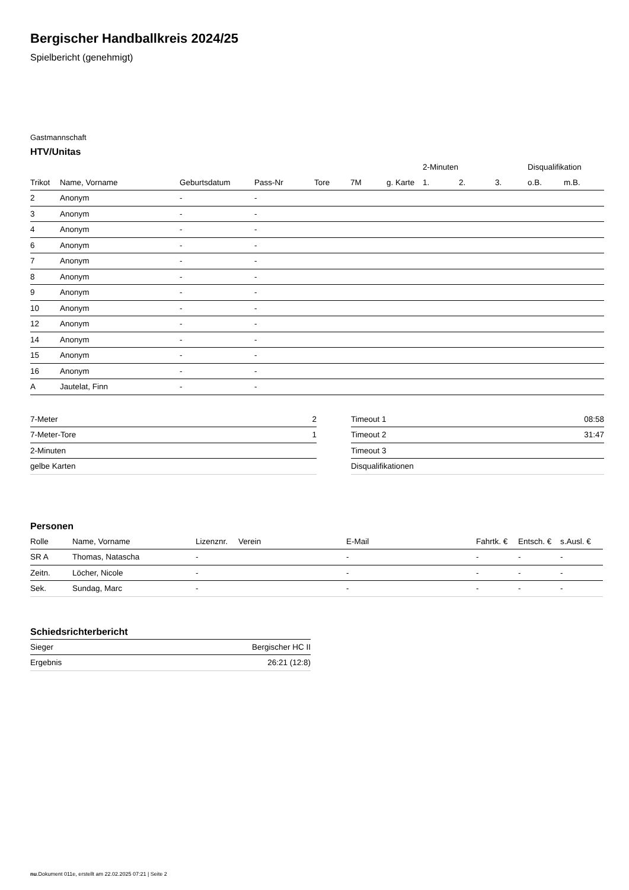Bergischer Handballkreis 2024/25
Spielbericht (genehmigt)
Gastmannschaft
HTV/Unitas
| | | | | | | | 2-Minuten | | | Disqualifikation | |
| --- | --- | --- | --- | --- | --- | --- | --- | --- | --- | --- | --- |
| Trikot | Name, Vorname | Geburtsdatum | Pass-Nr | Tore | 7M | g. Karte | 1. | 2. | 3. | o.B. | m.B. |
| 2 | Anonym | - | - | | | | | | | | |
| 3 | Anonym | - | - | | | | | | | | |
| 4 | Anonym | - | - | | | | | | | | |
| 6 | Anonym | - | - | | | | | | | | |
| 7 | Anonym | - | - | | | | | | | | |
| 8 | Anonym | - | - | | | | | | | | |
| 9 | Anonym | - | - | | | | | | | | |
| 10 | Anonym | - | - | | | | | | | | |
| 12 | Anonym | - | - | | | | | | | | |
| 14 | Anonym | - | - | | | | | | | | |
| 15 | Anonym | - | - | | | | | | | | |
| 16 | Anonym | - | - | | | | | | | | |
| A | Jautelat, Finn | - | - | | | | | | | | |
| 7-Meter | 2 |
| 7-Meter-Tore | 1 |
| 2-Minuten | |
| gelbe Karten | |
| Timeout 1 | 08:58 |
| Timeout 2 | 31:47 |
| Timeout 3 | |
| Disqualifikationen | |
Personen
| Rolle | Name, Vorname | Lizenznr. | Verein | E-Mail | Fahrtk. € | Entsch. € | s.Ausl. € |
| --- | --- | --- | --- | --- | --- | --- | --- |
| SR A | Thomas, Natascha | - | | - | - | - | - |
| Zeitn. | Löcher, Nicole | - | | - | - | - | - |
| Sek. | Sundag, Marc | - | | - | - | - | - |
Schiedsrichterbericht
| Sieger | Bergischer HC II |
| Ergebnis | 26:21 (12:8) |
nu.Dokument 011e, erstellt am 22.02.2025 07:21 | Seite 2